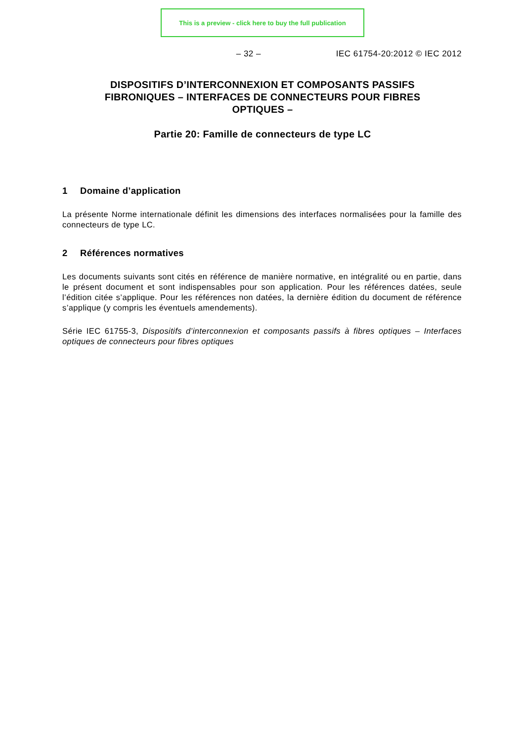This is a preview - click here to buy the full publication
– 32 – IEC 61754-20:2012 © IEC 2012
DISPOSITIFS D’INTERCONNEXION ET COMPOSANTS PASSIFS FIBRONIQUES – INTERFACES DE CONNECTEURS POUR FIBRES OPTIQUES –
Partie 20: Famille de connecteurs de type LC
1 Domaine d’application
La présente Norme internationale définit les dimensions des interfaces normalisées pour la famille des connecteurs de type LC.
2 Références normatives
Les documents suivants sont cités en référence de manière normative, en intégralité ou en partie, dans le présent document et sont indispensables pour son application. Pour les références datées, seule l’édition citée s’applique. Pour les références non datées, la dernière édition du document de référence s’applique (y compris les éventuels amendements).
Série IEC 61755-3, Dispositifs d’interconnexion et composants passifs à fibres optiques – Interfaces optiques de connecteurs pour fibres optiques